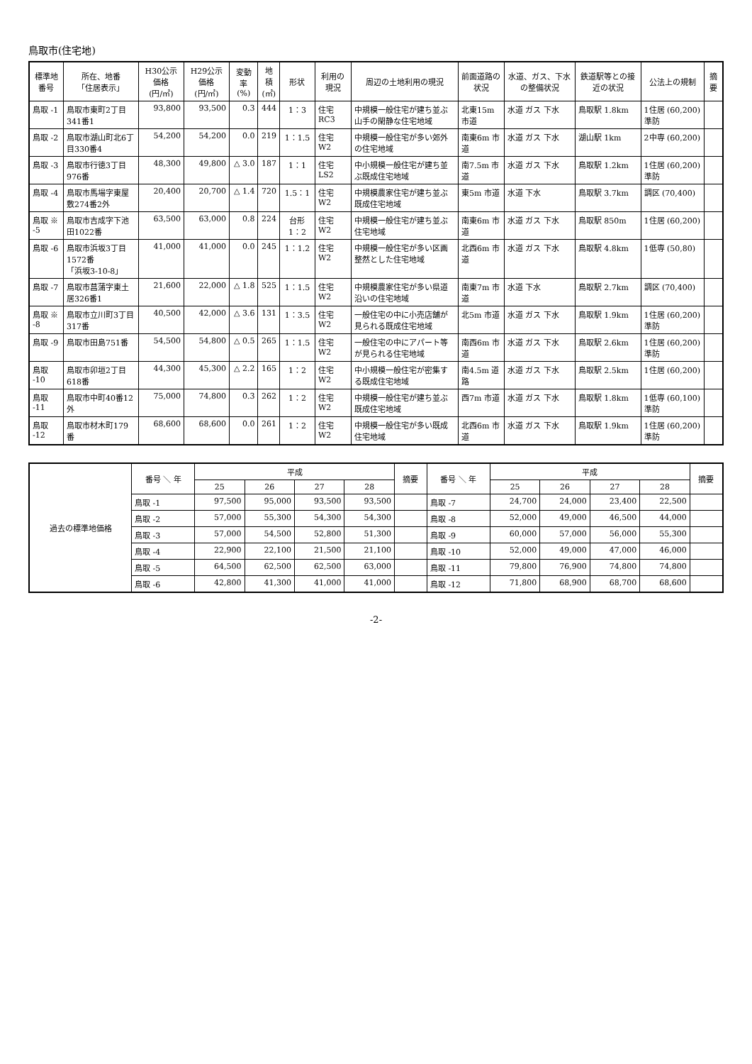鳥取市(住宅地)
| 標準地番号 | 所在、地番 「住居表示」 | H30公示価格 (円/㎡) | H29公示価格 (円/㎡) | 変動率 (%) | 地積 (㎡) | 形状 | 利用の現況 | 周辺の土地利用の現況 | 前面道路の状況 | 水道、ガス、下水の整備状況 | 鉄道駅等との接近の状況 | 公法上の規制 | 摘要 |
| --- | --- | --- | --- | --- | --- | --- | --- | --- | --- | --- | --- | --- | --- |
| 鳥取 -1 | 鳥取市東町2丁目341番1 | 93,800 | 93,500 | 0.3 | 444 | 1：3 | 住宅 RC3 | 中規模一般住宅が建ち並ぶ山手の閑静な住宅地域 | 北東15m 市道 | 水道 ガス 下水 | 鳥取駅 1.8km | 1住居 (60,200) 準防 | |
| 鳥取 -2 | 鳥取市湖山町北6丁目330番4 | 54,200 | 54,200 | 0.0 | 219 | 1：1.5 | 住宅 W2 | 中規模一般住宅が多い郊外の住宅地域 | 南東6m 市道 | 水道 ガス 下水 | 湖山駅 1km | 2中専 (60,200) | |
| 鳥取 -3 | 鳥取市行徳3丁目976番 | 48,300 | 49,800 | △ 3.0 | 187 | 1：1 | 住宅 LS2 | 中小規模一般住宅が建ち並ぶ既成住宅地域 | 南7.5m 市道 | 水道 ガス 下水 | 鳥取駅 1.2km | 1住居 (60,200) 準防 | |
| 鳥取 -4 | 鳥取市馬場字東屋敷274番2外 | 20,400 | 20,700 | △ 1.4 | 720 | 1.5：1 | 住宅 W2 | 中規模農家住宅が建ち並ぶ既成住宅地域 | 東5m 市道 | 水道 下水 | 鳥取駅 3.7km | 調区 (70,400) | |
| 鳥取 ※ -5 | 鳥取市吉成字下池田1022番 | 63,500 | 63,000 | 0.8 | 224 | 台形 1：2 | 住宅 W2 | 中規模一般住宅が建ち並ぶ住宅地域 | 南東6m 市道 | 水道 ガス 下水 | 鳥取駅 850m | 1住居 (60,200) | |
| 鳥取 -6 | 鳥取市浜坂3丁目1572番 「浜坂3-10-8」 | 41,000 | 41,000 | 0.0 | 245 | 1：1.2 | 住宅 W2 | 中規模一般住宅が多い区画整然とした住宅地域 | 北西6m 市道 | 水道 ガス 下水 | 鳥取駅 4.8km | 1低専 (50,80) | |
| 鳥取 -7 | 鳥取市菖蒲字東土居326番1 | 21,600 | 22,000 | △ 1.8 | 525 | 1：1.5 | 住宅 W2 | 中規模農家住宅が多い県道沿いの住宅地域 | 南東7m 市道 | 水道 下水 | 鳥取駅 2.7km | 調区 (70,400) | |
| 鳥取 ※ -8 | 鳥取市立川町3丁目317番 | 40,500 | 42,000 | △ 3.6 | 131 | 1：3.5 | 住宅 W2 | 一般住宅の中に小売店舗が見られる既成住宅地域 | 北5m 市道 | 水道 ガス 下水 | 鳥取駅 1.9km | 1住居 (60,200) 準防 | |
| 鳥取 -9 | 鳥取市田島751番 | 54,500 | 54,800 | △ 0.5 | 265 | 1：1.5 | 住宅 W2 | 一般住宅の中にアパート等が見られる住宅地域 | 南西6m 市道 | 水道 ガス 下水 | 鳥取駅 2.6km | 1住居 (60,200) 準防 | |
| 鳥取 -10 | 鳥取市卯垣2丁目618番 | 44,300 | 45,300 | △ 2.2 | 165 | 1：2 | 住宅 W2 | 中小規模一般住宅が密集する既成住宅地域 | 南4.5m 道路 | 水道 ガス 下水 | 鳥取駅 2.5km | 1住居 (60,200) | |
| 鳥取 -11 | 鳥取市中町40番12外 | 75,000 | 74,800 | 0.3 | 262 | 1：2 | 住宅 W2 | 中規模一般住宅が建ち並ぶ既成住宅地域 | 西7m 市道 | 水道 ガス 下水 | 鳥取駅 1.8km | 1低専 (60,100) 準防 | |
| 鳥取 -12 | 鳥取市材木町179番 | 68,600 | 68,600 | 0.0 | 261 | 1：2 | 住宅 W2 | 中規模一般住宅が多い既成住宅地域 | 北西6m 市道 | 水道 ガス 下水 | 鳥取駅 1.9km | 1住居 (60,200) 準防 | |
| 過去の標準地価格 | 番号 ＼ 年 | 平成 | | | | 摘要 | 番号 ＼ 年 | 平成 | | | | 摘要 |
| --- | --- | --- | --- | --- | --- | --- | --- | --- | --- | --- | --- | --- |
| | | 25 | 26 | 27 | 28 | | | 25 | 26 | 27 | 28 | |
| | 鳥取 -1 | 97,500 | 95,000 | 93,500 | 93,500 | | 鳥取 -7 | 24,700 | 24,000 | 23,400 | 22,500 | |
| | 鳥取 -2 | 57,000 | 55,300 | 54,300 | 54,300 | | 鳥取 -8 | 52,000 | 49,000 | 46,500 | 44,000 | |
| | 鳥取 -3 | 57,000 | 54,500 | 52,800 | 51,300 | | 鳥取 -9 | 60,000 | 57,000 | 56,000 | 55,300 | |
| | 鳥取 -4 | 22,900 | 22,100 | 21,500 | 21,100 | | 鳥取 -10 | 52,000 | 49,000 | 47,000 | 46,000 | |
| | 鳥取 -5 | 64,500 | 62,500 | 62,500 | 63,000 | | 鳥取 -11 | 79,800 | 76,900 | 74,800 | 74,800 | |
| | 鳥取 -6 | 42,800 | 41,300 | 41,000 | 41,000 | | 鳥取 -12 | 71,800 | 68,900 | 68,700 | 68,600 | |
-2-